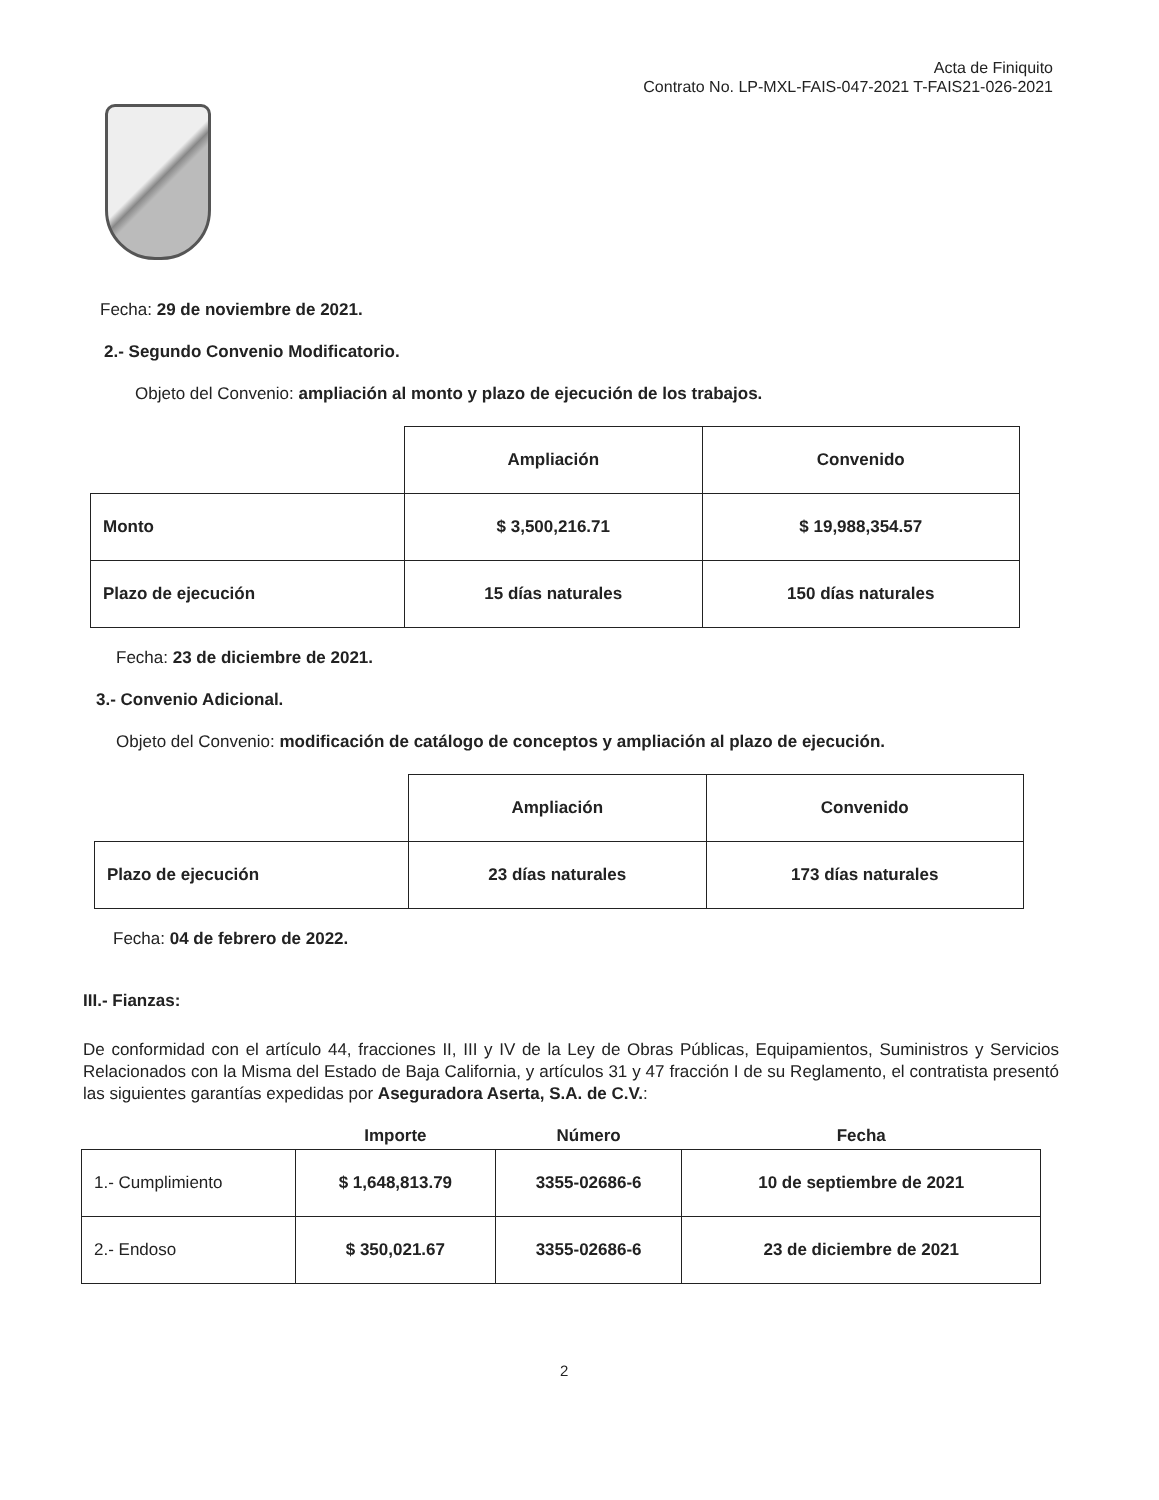Acta de Finiquito
Contrato No. LP-MXL-FAIS-047-2021 T-FAIS21-026-2021
Fecha: 29 de noviembre de 2021.
2.- Segundo Convenio Modificatorio.
Objeto del Convenio: ampliación al monto y plazo de ejecución de los trabajos.
| | Ampliación | Convenido |
| Monto | $ 3,500,216.71 | $ 19,988,354.57 |
| Plazo de ejecución | 15 días naturales | 150 días naturales |
Fecha: 23 de diciembre de 2021.
3.- Convenio Adicional.
Objeto del Convenio: modificación de catálogo de conceptos y ampliación al plazo de ejecución.
| | Ampliación | Convenido |
| Plazo de ejecución | 23 días naturales | 173 días naturales |
Fecha: 04 de febrero de 2022.
III.- Fianzas:
De conformidad con el artículo 44, fracciones II, III y IV de la Ley de Obras Públicas, Equipamientos, Suministros y Servicios Relacionados con la Misma del Estado de Baja California, y artículos 31 y 47 fracción I de su Reglamento, el contratista presentó las siguientes garantías expedidas por Aseguradora Aserta, S.A. de C.V.:
| | Importe | Número | Fecha |
| --- | --- | --- | --- |
| 1.- Cumplimiento | $ 1,648,813.79 | 3355-02686-6 | 10 de septiembre de 2021 |
| 2.- Endoso | $ 350,021.67 | 3355-02686-6 | 23 de diciembre de 2021 |
2